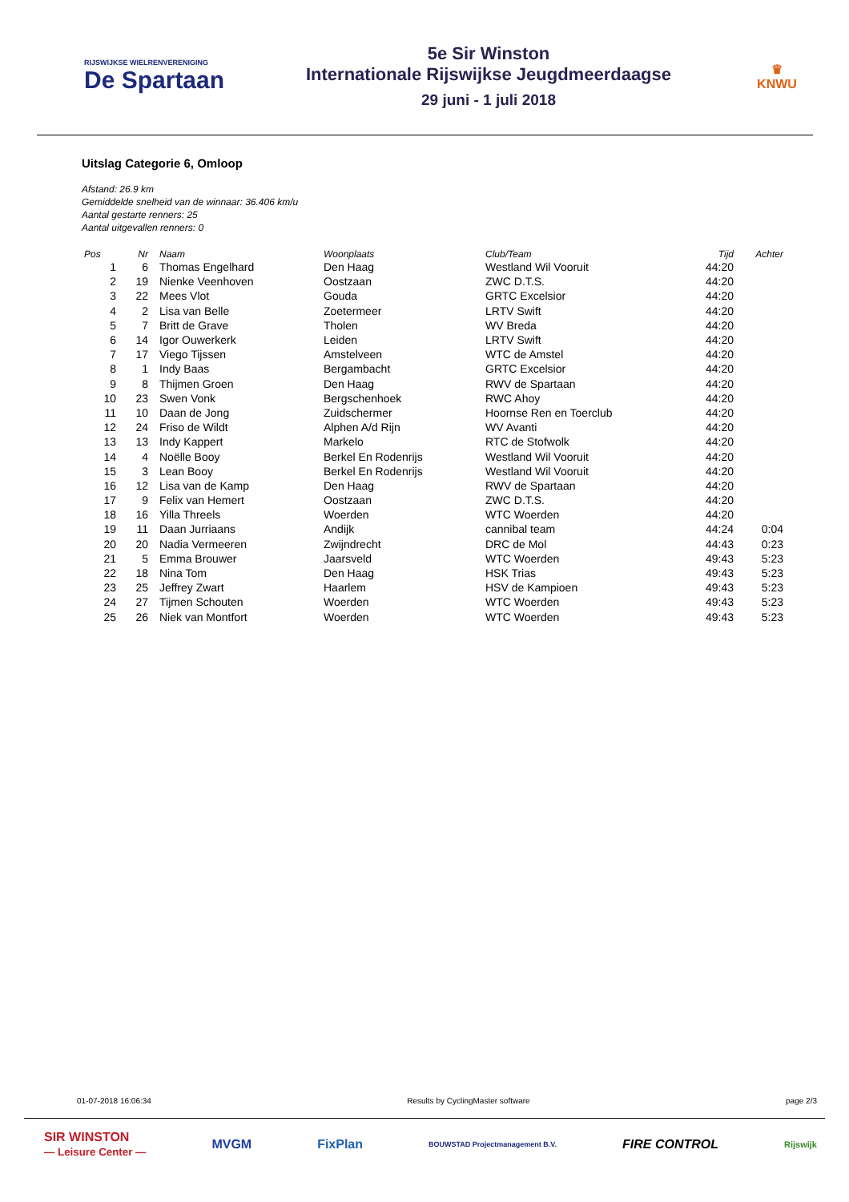RIJSWIJKSE WIELRENVERENIGING
De Spartaan
5e Sir Winston
Internationale Rijswijkse Jeugdmeerdaagse
29 juni - 1 juli 2018
♛
KNWU
Uitslag Categorie 6, Omloop
Afstand: 26.9 km
Gemiddelde snelheid van de winnaar: 36.406 km/u
Aantal gestarte renners: 25
Aantal uitgevallen renners: 0
| Pos | Nr | Naam | Woonplaats | Club/Team | Tijd | Achter |
| --- | --- | --- | --- | --- | --- | --- |
| 1 | 6 | Thomas Engelhard | Den Haag | Westland Wil Vooruit | 44:20 | |
| 2 | 19 | Nienke Veenhoven | Oostzaan | ZWC D.T.S. | 44:20 | |
| 3 | 22 | Mees Vlot | Gouda | GRTC Excelsior | 44:20 | |
| 4 | 2 | Lisa van Belle | Zoetermeer | LRTV Swift | 44:20 | |
| 5 | 7 | Britt de Grave | Tholen | WV Breda | 44:20 | |
| 6 | 14 | Igor Ouwerkerk | Leiden | LRTV Swift | 44:20 | |
| 7 | 17 | Viego Tijssen | Amstelveen | WTC de Amstel | 44:20 | |
| 8 | 1 | Indy Baas | Bergambacht | GRTC Excelsior | 44:20 | |
| 9 | 8 | Thijmen Groen | Den Haag | RWV de Spartaan | 44:20 | |
| 10 | 23 | Swen Vonk | Bergschenhoek | RWC Ahoy | 44:20 | |
| 11 | 10 | Daan de Jong | Zuidschermer | Hoornse Ren en Toerclub | 44:20 | |
| 12 | 24 | Friso de Wildt | Alphen A/d Rijn | WV Avanti | 44:20 | |
| 13 | 13 | Indy Kappert | Markelo | RTC de Stofwolk | 44:20 | |
| 14 | 4 | Noëlle Booy | Berkel En Rodenrijs | Westland Wil Vooruit | 44:20 | |
| 15 | 3 | Lean Booy | Berkel En Rodenrijs | Westland Wil Vooruit | 44:20 | |
| 16 | 12 | Lisa van de Kamp | Den Haag | RWV de Spartaan | 44:20 | |
| 17 | 9 | Felix van Hemert | Oostzaan | ZWC D.T.S. | 44:20 | |
| 18 | 16 | Yilla Threels | Woerden | WTC Woerden | 44:20 | |
| 19 | 11 | Daan Jurriaans | Andijk | cannibal team | 44:24 | 0:04 |
| 20 | 20 | Nadia Vermeeren | Zwijndrecht | DRC de Mol | 44:43 | 0:23 |
| 21 | 5 | Emma Brouwer | Jaarsveld | WTC Woerden | 49:43 | 5:23 |
| 22 | 18 | Nina Tom | Den Haag | HSK Trias | 49:43 | 5:23 |
| 23 | 25 | Jeffrey Zwart | Haarlem | HSV de Kampioen | 49:43 | 5:23 |
| 24 | 27 | Tijmen Schouten | Woerden | WTC Woerden | 49:43 | 5:23 |
| 25 | 26 | Niek van Montfort | Woerden | WTC Woerden | 49:43 | 5:23 |
01-07-2018 16:06:34 Results by CyclingMaster software page 2/3
SIR WINSTON
— Leisure Center — MVGM FixPlan BOUWSTAD Projectmanagement B.V. FIRE CONTROL Rijswijk